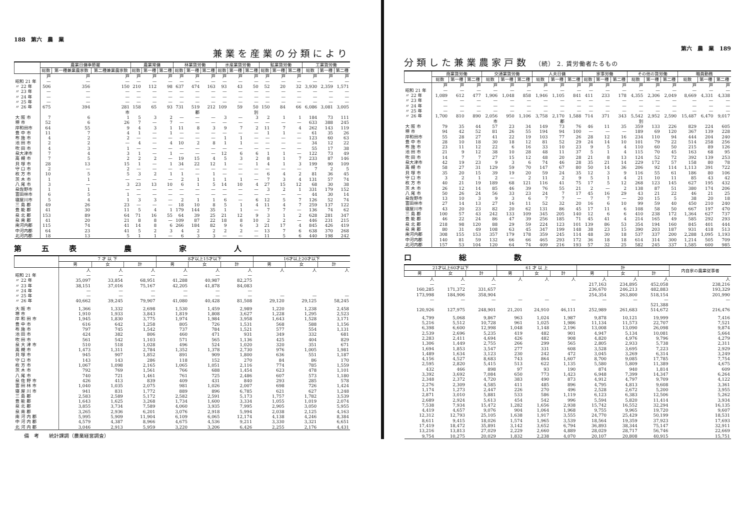188　第六　農　業
兼業を産業の分類により
| | 農業日傭季節雇 | | | 農業常傭 | | | 林業賃労働 | | | 水産業賃労働 | | | 鉱業賃労働 | | | 工業賃労働 | | |
| --- | --- | --- | --- | --- | --- | --- | --- | --- | --- | --- | --- | --- | --- | --- | --- | --- | --- | --- |
| | 総数 | 第一種兼業農家数 | 第二種兼業農家数 | 総数 | 第一種 | 第二種 | 総数 | 第一種 | 第二種 | 総数 | 第一種 | 第二種 | 総数 | 第一種 | 第二種 | 総数 | 第一種 | 第二種 |
| | 戸 | 戸 | 戸 | 戸 | 戸 | 戸 | 戸 | 戸 | 戸 | 戸 | 戸 | 戸 | 戸 | 戸 | 戸 | 戸 | 戸 | 戸 |
| 昭和 21 年 | — | — | — | — | — | — | — | — | — | — | — | — | — | — | — | — | — | — |
| 〃 22 年 | 506 | 356 | 150 | 210 | 112 | 98 | 637 | 474 | 163 | 93 | 43 | 50 | 52 | 20 | 32 | 3,930 | 2,359 | 1,571 |
| 〃 23 年 | — | — | — | — | — | — | — | — | — | — | — | — | — | — | — | — | — | — |
| 〃 24 年 | — | — | — | — | — | — | — | — | — | — | — | — | — | — | — | — | — | — |
| 〃 25 年 | — | — | — | — | — | — | — | — | — | — | — | — | — | — | — | — | — | — |
| 〃 26 年 | 675 | 394 | 281 | 158 | 65 | 93 | 731 | 519 | 212 | 109 | 59 | 50 | 150 | 84 | 66 | 6,086 | 3,081 | 3,005 |
| | | | 市 | | | | | 郡 | | | | 別 | | | | | | |
| 大 阪 市 | 7 | 6 | 1 | 5 | 3 | 2 | — | — | — | 3 | — | 3 | 2 | 1 | 1 | 184 | 73 | 111 |
| 堺 市 | 52 | 6 | 26 | 7 | — | 7 | — | — | — | — | — | — | — | — | — | 633 | 388 | 245 |
| 岸和田市 | 64 | 55 | 9 | 4 | 3 | 1 | 11 | 8 | 3 | 9 | 7 | 2 | 11 | 7 | 4 | 262 | 143 | 119 |
| 豊 中 市 | 11 | 7 | 4 | 1 | — | 1 | — | — | — | — | — | — | 1 | 1 | — | 61 | 35 | 26 |
| 布 施 市 | 4 | 2 | 2 | — | — | — | — | — | — | 1 | 1 | — | — | — | — | 123 | 60 | 63 |
| 池 田 市 | 2 | 2 | — | 4 | — | 4 | 10 | 2 | 8 | 1 | 1 | — | — | — | — | 34 | 12 | 22 |
| 吹 田 市 | 4 | 3 | 1 | — | — | — | — | — | — | — | — | — | — | — | — | 55 | 17 | 38 |
| 泉大津市 | 7 | 4 | 3 | 1 | — | 1 | — | — | — | 12 | 6 | 6 | 1 | 1 | — | 122 | 73 | 49 |
| 高 槻 市 | 7 | 5 | 2 | 2 | 2 | — | 19 | 15 | 4 | 5 | 3 | 2 | 8 | 1 | 7 | 233 | 87 | 146 |
| 貝 塚 市 | 28 | 13 | 15 | 1 | — | 1 | 34 | 22 | 12 | 1 | — | 1 | 4 | 1 | 3 | 199 | 90 | 109 |
| 守 口 市 | 2 | — | 2 | — | — | — | — | — | — | — | — | — | — | — | — | 7 | 2 | 5 |
| 枚 方 市 | 10 | 5 | 5 | 3 | 2 | 1 | 1 | — | 1 | — | — | — | 6 | 4 | 2 | 81 | 36 | 45 |
| 茨 木 市 | 1 | 1 | — | — | — | — | 2 | 1 | 1 | 1 | 1 | — | 7 | 3 | 4 | 131 | 57 | 74 |
| 八 尾 市 | 3 | — | 3 | 23 | 13 | 10 | 6 | 1 | 5 | 14 | 10 | 4 | 27 | 15 | 12 | 68 | 30 | 38 |
| 泉佐野市 | 1 | 1 | — | — | — | — | — | — | — | — | — | — | 3 | 2 | 1 | 331 | 179 | 152 |
| 富田林市 | 6 | 5 | 1 | — | — | — | — | — | — | — | — | — | — | — | — | 44 | 30 | 14 |
| 寝屋川市 | 5 | 4 | 1 | 3 | 3 | — | 2 | 1 | 1 | 6 | — | 6 | 12 | 5 | 7 | 126 | 52 | 74 |
| 三 島 郡 | 49 | 26 | 23 | — | — | — | 18 | 10 | 8 | 5 | 1 | 4 | 11 | 4 | 7 | 259 | 137 | 122 |
| 豊 能 郡 | 41 | 30 | 11 | 5 | 4 | 1 | 179 | 144 | 35 | 1 | 1 | — | 7 | 7 | — | 136 | 74 | 62 |
| 泉 北 郡 | 153 | 89 | 64 | 71 | 16 | 55 | 64 | 39 | 25 | 21 | 12 | 9 | 3 | 1 | 2 | 628 | 281 | 347 |
| 泉 南 郡 | 41 | 20 | 21 | 8 | 8 | — | 109 | 87 | 22 | 18 | 8 | 10 | 2 | 2 | — | 446 | 231 | 215 |
| 南河内郡 | 115 | 74 | 41 | 14 | 8 | 6 | 266 | 184 | 82 | 9 | 6 | 3 | 21 | 17 | 4 | 845 | 426 | 419 |
| 中河内郡 | 64 | 23 | 41 | 5 | 2 | 3 | 4 | 2 | 2 | 2 | 2 | — | 13 | 7 | 6 | 638 | 370 | 268 |
| 北河内郡 | 18 | 13 | 5 | 1 | 1 | — | 6 | 3 | 3 | — | — | — | 11 | 5 | 6 | 440 | 198 | 242 |
第五表　農　家　人
| | 7 才 以 下 | | | 8才以上15才以下 | | | 16才以上20才以下 | | |
| --- | --- | --- | --- | --- | --- | --- | --- | --- | --- |
| | 男 | 女 | 計 | 男 | 女 | 計 | 男 | 女 | 計 |
| | 人 | 人 | 人 | 人 | 人 | 人 | 人 | 人 | 人 |
| 昭和 21 年 | — | — | — | — | — | — | | | |
| 〃 22 年 | 35,097 | 33,854 | 68,951 | 41,288 | 40,987 | 82,275 | | | |
| 〃 23 年 | 38,151 | 37,016 | 75,167 | 42,205 | 41,878 | 84,083 | | | |
| 〃 24 年 | — | — | — | — | — | — | | | |
| 〃 25 年 | — | — | — | — | — | — | — | — | — |
| 〃 26 年 | 40,662 | 39,245 | 79,907 | 41,080 | 40,428 | 81,508 | 29,120 | 29,125 | 58,245 |
| 大 阪 市 | 1,366 | 1,332 | 2,698 | 1,530 | 1,459 | 2,989 | 1,220 | 1,238 | 2,458 |
| 堺 市 | 1,910 | 1,933 | 3,843 | 1,819 | 1,808 | 3,627 | 1,228 | 1,295 | 2,523 |
| 岸 和 田 市 | 1,945 | 1,830 | 3,775 | 1,974 | 1,984 | 3,958 | 1,643 | 1,528 | 3,171 |
| 豊 中 市 | 616 | 642 | 1,258 | 805 | 726 | 1,531 | 568 | 588 | 1,156 |
| 布 施 市 | 797 | 745 | 1,542 | 737 | 784 | 1,521 | 577 | 554 | 1,131 |
| 池 田 市 | 424 | 382 | 806 | 460 | 471 | 931 | 349 | 332 | 681 |
| 吹 田 市 | 561 | 542 | 1,103 | 571 | 565 | 1,136 | 425 | 404 | 829 |
| 泉 大 津 市 | 510 | 518 | 1,028 | 496 | 524 | 1,020 | 320 | 351 | 671 |
| 高 槻 市 | 1,473 | 1,311 | 2,784 | 1,352 | 1,378 | 2,730 | 976 | 1,005 | 1,981 |
| 貝 塚 市 | 945 | 907 | 1,852 | 891 | 909 | 1,800 | 636 | 551 | 1,187 |
| 守 口 市 | 143 | 143 | 286 | 118 | 152 | 270 | 84 | 86 | 170 |
| 枚 方 市 | 1,067 | 1,098 | 2,165 | 1,065 | 1,051 | 2,116 | 774 | 785 | 1,559 |
| 茨 木 市 | 792 | 769 | 1,561 | 766 | 688 | 1,454 | 623 | 478 | 1,101 |
| 八 尾 市 | 740 | 721 | 1,461 | 761 | 725 | 2,486 | 607 | 573 | 1,180 |
| 泉 佐 野 市 | 426 | 413 | 839 | 409 | 431 | 840 | 293 | 285 | 578 |
| 富 田 林 市 | 1,040 | 1,035 | 2,075 | 981 | 1,026 | 2,007 | 698 | 726 | 1,424 |
| 寝 屋 川 市 | 941 | 831 | 1,772 | 889 | 896 | 6,785 | 621 | 627 | 1,248 |
| 三 島 郡 | 2,583 | 2,589 | 5,172 | 2,582 | 2,591 | 5,173 | 1,757 | 1,782 | 3,539 |
| 豊 能 郡 | 1,643 | 1,625 | 3,268 | 1,734 | 1,600 | 3,334 | 1,055 | 1,019 | 2,074 |
| 泉 北 郡 | 3,855 | 3,734 | 7,589 | 4,060 | 3,935 | 7,995 | 2,905 | 3,050 | 5,955 |
| 泉 南 郡 | 3,265 | 2,936 | 6,201 | 3,076 | 2,918 | 5,994 | 2,038 | 2,125 | 4,163 |
| 南 河 内 郡 | 5,995 | 5,909 | 11,904 | 6,109 | 6,065 | 12,174 | 4,138 | 4,246 | 8,384 |
| 中 河 内 郡 | 4,579 | 4,387 | 8,966 | 4,675 | 4,536 | 9,211 | 3,330 | 3,321 | 6,651 |
| 北 河 内 郡 | 3,046 | 2,913 | 5,959 | 3,220 | 3,206 | 6,426 | 2,255 | 2,176 | 4,431 |
　　備　考　　統計課調（農業経営調査）
第六　農　業　189
分類した兼業農家戸数 （続） 2. 賃労働者たるもの
| | 商業賃労働 | | | 交通業賃労働 | | | 人夫日傭 | | | 家事労働 | | | その他の賃労働 | | | 職員勤務 | | |
| --- | --- | --- | --- | --- | --- | --- | --- | --- | --- | --- | --- | --- | --- | --- | --- | --- | --- | --- |
| | 総数 | 第一種 | 第二種 | 総数 | 第一種 | 第二種 | 総数 | 第一種 | 第二種 | 総数 | 第一種 | 第二種 | 総数 | 第一種 | 第二種 | 総数 | 第一種 | 第二種 |
| | 戸 | 戸 | 戸 | 戸 | 戸 | 戸 | 戸 | 戸 | 戸 | 戸 | 戸 | 戸 | 戸 | 戸 | 戸 | 戸 | 戸 | 戸 |
| 昭和 21 年 | — | — | — | — | — | — | — | — | — | — | — | — | — | — | — | — | — | — |
| 〃 22 年 | 1,089 | 612 | 477 | 1,906 | 1,048 | 858 | 1,946 | 1,105 | 841 | 411 | 233 | 178 | 4,355 | 2,306 | 2,049 | 8,669 | 4,331 | 4,338 |
| 〃 23 年 | — | — | — | — | — | — | — | — | — | — | — | — | — | — | — | — | — | — |
| 〃 24 年 | — | — | — | — | — | — | — | — | — | — | — | — | — | — | — | — | — | — |
| 〃 25 年 | — | — | — | — | — | — | — | — | — | — | — | — | — | — | — | — | — | — |
| 〃 26 年 | 1,700 | 810 | 890 | 2,056 | 950 | 1,106 | 3,758 | 2,170 | 1,588 | 714 | 371 | 343 | 5,542 | 2,952 | 2,590 | 15,487 | 6,470 | 9,017 |
| | | | | 市 | | | | 郡 | | | | | 別 | | | | | |
| 大 阪 市 | 79 | 35 | 44 | 57 | 23 | 34 | 149 | 73 | 76 | 46 | 11 | 35 | 359 | 133 | 226 | 829 | 224 | 605 |
| 堺 市 | 94 | 42 | 52 | 81 | 26 | 55 | 194 | 94 | 100 | — | — | — | 189 | 69 | 120 | 367 | 139 | 228 |
| 岸和田市 | 55 | 28 | 27 | 41 | 22 | 19 | 103 | 77 | 26 | 28 | 12 | 16 | 234 | 110 | 94 | 444 | 204 | 240 |
| 豊 中 市 | 28 | 10 | 18 | 30 | 18 | 12 | 81 | 52 | 29 | 24 | 14 | 10 | 101 | 79 | 22 | 514 | 258 | 256 |
| 布 施 市 | 23 | 11 | 12 | 22 | 6 | 16 | 33 | 10 | 23 | 9 | 5 | 4 | 110 | 60 | 50 | 215 | 89 | 126 |
| 池 田 市 | 21 | 9 | 12 | 38 | 10 | 28 | 48 | 11 | 37 | 5 | 1 | 4 | 115 | 70 | 45 | 163 | 68 | 95 |
| 吹 田 市 | 14 | 7 | 7 | 27 | 15 | 12 | 48 | 20 | 28 | 21 | 8 | 13 | 124 | 52 | 72 | 392 | 139 | 253 |
| 泉大津市 | 42 | 19 | 23 | 9 | 3 | 6 | 74 | 46 | 28 | 35 | 21 | 14 | 229 | 172 | 57 | 158 | 80 | 78 |
| 高 槻 市 | 58 | 27 | 31 | 129 | 59 | 70 | 147 | 67 | 80 | 50 | 14 | 36 | 206 | 92 | 114 | 1,113 | 391 | 722 |
| 貝 塚 市 | 35 | 20 | 15 | 39 | 19 | 20 | 59 | 24 | 35 | 12 | 3 | 9 | 116 | 55 | 61 | 186 | 80 | 106 |
| 守 口 市 | 3 | 2 | 1 | 2 | — | 2 | 11 | 2 | 9 | 5 | 1 | 4 | 21 | 10 | 11 | 85 | 43 | 42 |
| 枚 方 市 | 40 | 21 | 19 | 189 | 68 | 121 | 116 | 41 | 75 | 17 | 5 | 12 | 268 | 123 | 145 | 627 | 195 | 432 |
| 茨 木 市 | 26 | 12 | 14 | 85 | 46 | 39 | 76 | 55 | 21 | 2 | — | 2 | 138 | 87 | 51 | 380 | 174 | 206 |
| 八 尾 市 | 50 | 26 | 24 | 56 | 33 | 23 | 24 | 7 | 17 | 45 | 16 | 29 | 43 | 21 | 22 | 46 | 21 | 25 |
| 泉佐野市 | 13 | 10 | 3 | 9 | 3 | 6 | 7 | 7 | — | 7 | 7 | — | 20 | 15 | 5 | 38 | 20 | 18 |
| 富田林市 | 27 | 14 | 13 | 27 | 16 | 11 | 52 | 32 | 20 | 16 | 6 | 10 | 99 | 59 | 40 | 450 | 210 | 240 |
| 寝屋川市 | 43 | 20 | 23 | 82 | 20 | 62 | 131 | 86 | 45 | 17 | 11 | 6 | 108 | 58 | 50 | 667 | 197 | 470 |
| 三 島 郡 | 100 | 57 | 43 | 242 | 133 | 109 | 345 | 205 | 140 | 12 | 6 | 6 | 410 | 238 | 172 | 1,364 | 627 | 737 |
| 豊 能 郡 | 46 | 22 | 24 | 86 | 47 | 39 | 256 | 185 | 71 | 45 | 41 | 4 | 214 | 165 | 49 | 585 | 292 | 293 |
| 泉 北 郡 | 218 | 98 | 120 | 88 | 29 | 59 | 224 | 123 | 101 | 139 | 86 | 53 | 354 | 194 | 160 | 845 | 401 | 444 |
| 泉 南 郡 | 80 | 31 | 49 | 108 | 63 | 45 | 347 | 199 | 148 | 38 | 23 | 15 | 390 | 203 | 187 | 931 | 418 | 513 |
| 南河内郡 | 308 | 155 | 153 | 357 | 179 | 178 | 359 | 245 | 114 | 48 | 30 | 18 | 537 | 337 | 200 | 2,288 | 1,095 | 1,193 |
| 中河内郡 | 140 | 81 | 59 | 132 | 66 | 66 | 465 | 293 | 172 | 36 | 18 | 18 | 614 | 314 | 300 | 1,214 | 505 | 709 |
| 北河内郡 | 157 | 53 | 104 | 120 | 64 | 74 | 409 | 216 | 193 | 57 | 32 | 25 | 582 | 245 | 337 | 1,585 | 600 | 985 |
口　総　数
| 21才以上60才以下 | | | 61 才 以 上 | | | 計 | | | 内自家の農業従事者 |
| --- | --- | --- | --- | --- | --- | --- | --- | --- | --- |
| 男 | 女 | 計 | 男 | 女 | 計 | 男 | 女 | 計 | |
| 人 | 人 | 人 | 人 | 人 | 人 | 人 | 人 | 人 | 人 |
| — | — | — | | | | 217,163 | 234,895 | 452,058 | 238,216 |
| 160,285 | 171,372 | 331,657 | | | | 236,670 | 246,213 | 482,883 | 193,329 |
| 173,998 | 184,906 | 358,904 | | | | 254,354 | 263,800 | 518,154 | 201,990 |
| — | — | — | — | — | — | — | — | — | — |
| | | | | | | | | 521,388 | |
| 120,926 | 127,975 | 248,901 | 21,201 | 24,910 | 46,111 | 252,989 | 261,683 | 514,672 | 216,476 |
| 4,799 | 5,068 | 9,867 | 963 | 1,024 | 1,987 | 9,878 | 10,121 | 19,999 | 7,416 |
| 5,216 | 5,512 | 10,728 | 961 | 1,025 | 1,986 | 11,134 | 11,573 | 22,707 | 7,521 |
| 6,398 | 6,600 | 12,998 | 1,048 | 1,148 | 2,196 | 13,008 | 13,090 | 26,098 | 9,874 |
| 2,539 | 2,696 | 5,235 | 419 | 482 | 901 | 4,947 | 5,134 | 10,081 | 5,664 |
| 2,283 | 2,411 | 4,694 | 426 | 482 | 908 | 4,820 | 4,976 | 9,796 | 4,279 |
| 1,306 | 1,449 | 2,755 | 266 | 299 | 565 | 2,805 | 2,933 | 5,738 | 2,311 |
| 1,694 | 1,853 | 3,547 | 277 | 331 | 608 | 3,528 | 3,695 | 7,223 | 2,929 |
| 1,489 | 1,634 | 3,123 | 230 | 242 | 472 | 3,045 | 3,269 | 6,314 | 3,249 |
| 4,156 | 4,527 | 8,683 | 743 | 864 | 1,607 | 8,700 | 9,085 | 17,785 | 7,754 |
| 2,595 | 2,820 | 5,415 | 513 | 622 | 1,135 | 5,580 | 5,809 | 11,389 | 4,675 |
| 432 | 466 | 898 | 97 | 93 | 190 | 874 | 940 | 1,814 | 609 |
| 3,392 | 3,692 | 7,084 | 650 | 773 | 1,423 | 6,948 | 7,399 | 14,347 | 6,264 |
| 2,348 | 2,372 | 4,720 | 383 | 490 | 873 | 4,912 | 4,797 | 9,709 | 4,122 |
| 2,276 | 2,309 | 4,585 | 411 | 485 | 896 | 4,795 | 4,813 | 9,608 | 3,361 |
| 1,174 | 1,273 | 2,447 | 226 | 270 | 496 | 2,528 | 2,672 | 5,200 | 3,955 |
| 2,871 | 3,010 | 5,881 | 533 | 586 | 1,119 | 6,123 | 6,383 | 12,506 | 5,262 |
| 2,689 | 2,924 | 5,613 | 454 | 542 | 996 | 5,594 | 5,820 | 11,414 | 3,934 |
| 7,538 | 7,934 | 15,472 | 1,282 | 1,656 | 2,938 | 15,742 | 16,552 | 32,294 | 16,135 |
| 4,419 | 4,657 | 9,076 | 904 | 1,064 | 1,968 | 9,755 | 9,965 | 19,720 | 9,607 |
| 12,312 | 12,793 | 25,105 | 1,638 | 1,917 | 3,555 | 24,770 | 25,429 | 50,199 | 18,531 |
| 8,611 | 9,415 | 18,026 | 1,574 | 1,965 | 3,539 | 18,564 | 19,359 | 37,923 | 17,693 |
| 17,419 | 18,472 | 35,891 | 3,142 | 3,652 | 6,794 | 36,893 | 38,344 | 75,147 | 32,911 |
| 13,216 | 13,813 | 27,029 | 2,229 | 2,660 | 4,889 | 28,029 | 28,717 | 56,746 | 22,669 |
| 9,754 | 10,275 | 20,029 | 1,832 | 2,238 | 4,070 | 20,107 | 20,808 | 40,915 | 15,751 |